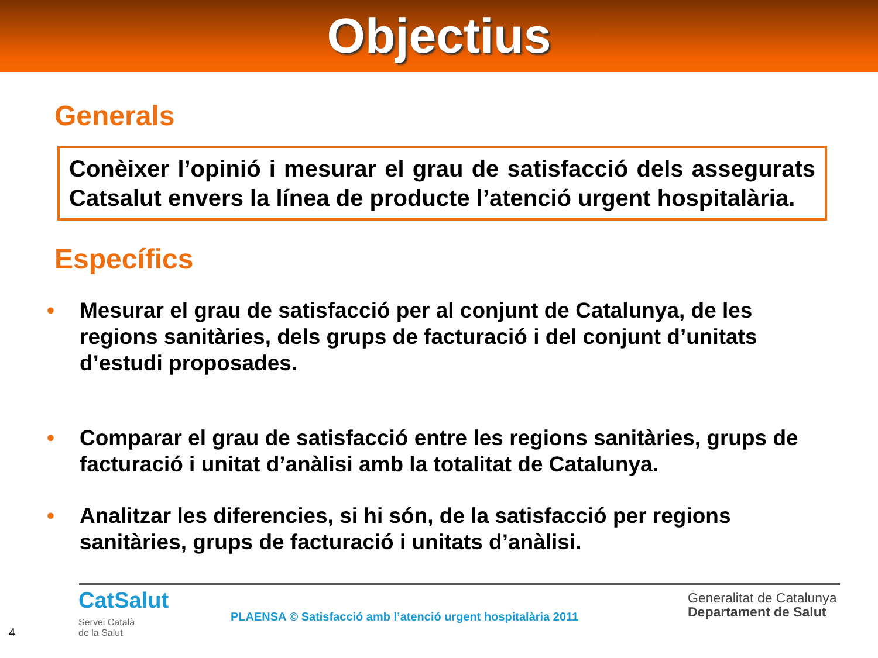Objectius
Generals
Conèixer l’opinió i mesurar el grau de satisfacció dels assegurats Catsalut envers la línea de producte l’atenció urgent hospitalària.
Específics
• Mesurar el grau de satisfacció per al conjunt de Catalunya, de les regions sanitàries, dels grups de facturació i del conjunt d’unitats d’estudi proposades.
• Comparar el grau de satisfacció entre les regions sanitàries, grups de facturació i unitat d’anàlisi amb la totalitat de Catalunya.
• Analitzar les diferencies, si hi són, de la satisfacció per regions sanitàries, grups de facturació i unitats d’anàlisi.
CatSalut
Servei Català
de la Salut
PLAENSA © Satisfacció amb l’atenció urgent hospitalària 2011
Generalitat de Catalunya
Departament de Salut
4